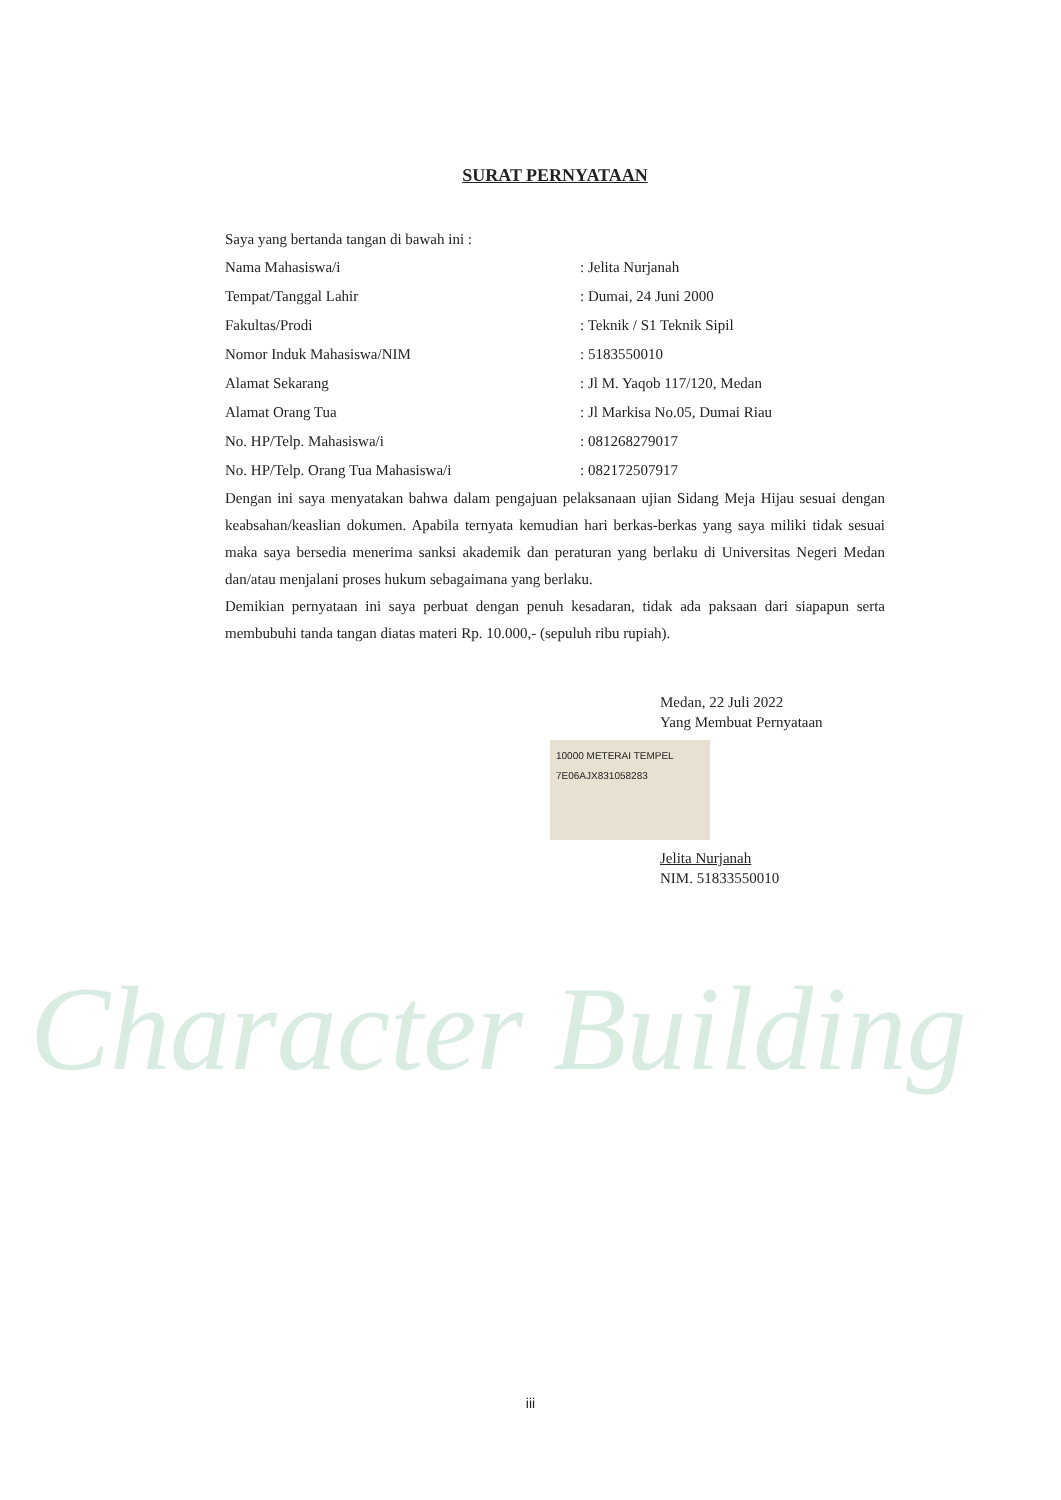Character Building
SURAT PERNYATAAN
Saya yang bertanda tangan di bawah ini :
| Nama Mahasiswa/i | : Jelita Nurjanah |
| Tempat/Tanggal Lahir | : Dumai, 24 Juni 2000 |
| Fakultas/Prodi | : Teknik / S1 Teknik Sipil |
| Nomor Induk Mahasiswa/NIM | : 5183550010 |
| Alamat Sekarang | : Jl M. Yaqob 117/120, Medan |
| Alamat Orang Tua | : Jl Markisa No.05, Dumai Riau |
| No. HP/Telp. Mahasiswa/i | : 081268279017 |
| No. HP/Telp. Orang Tua Mahasiswa/i | : 082172507917 |
Dengan ini saya menyatakan bahwa dalam pengajuan pelaksanaan ujian Sidang Meja Hijau sesuai dengan keabsahan/keaslian dokumen. Apabila ternyata kemudian hari berkas-berkas yang saya miliki tidak sesuai maka saya bersedia menerima sanksi akademik dan peraturan yang berlaku di Universitas Negeri Medan dan/atau menjalani proses hukum sebagaimana yang berlaku.
Demikian pernyataan ini saya perbuat dengan penuh kesadaran, tidak ada paksaan dari siapapun serta membubuhi tanda tangan diatas materi Rp. 10.000,- (sepuluh ribu rupiah).
Medan, 22 Juli 2022
Yang Membuat Pernyataan
10000 METERAI TEMPEL 7E06AJX831058283
Jelita Nurjanah
NIM. 51833550010
iii